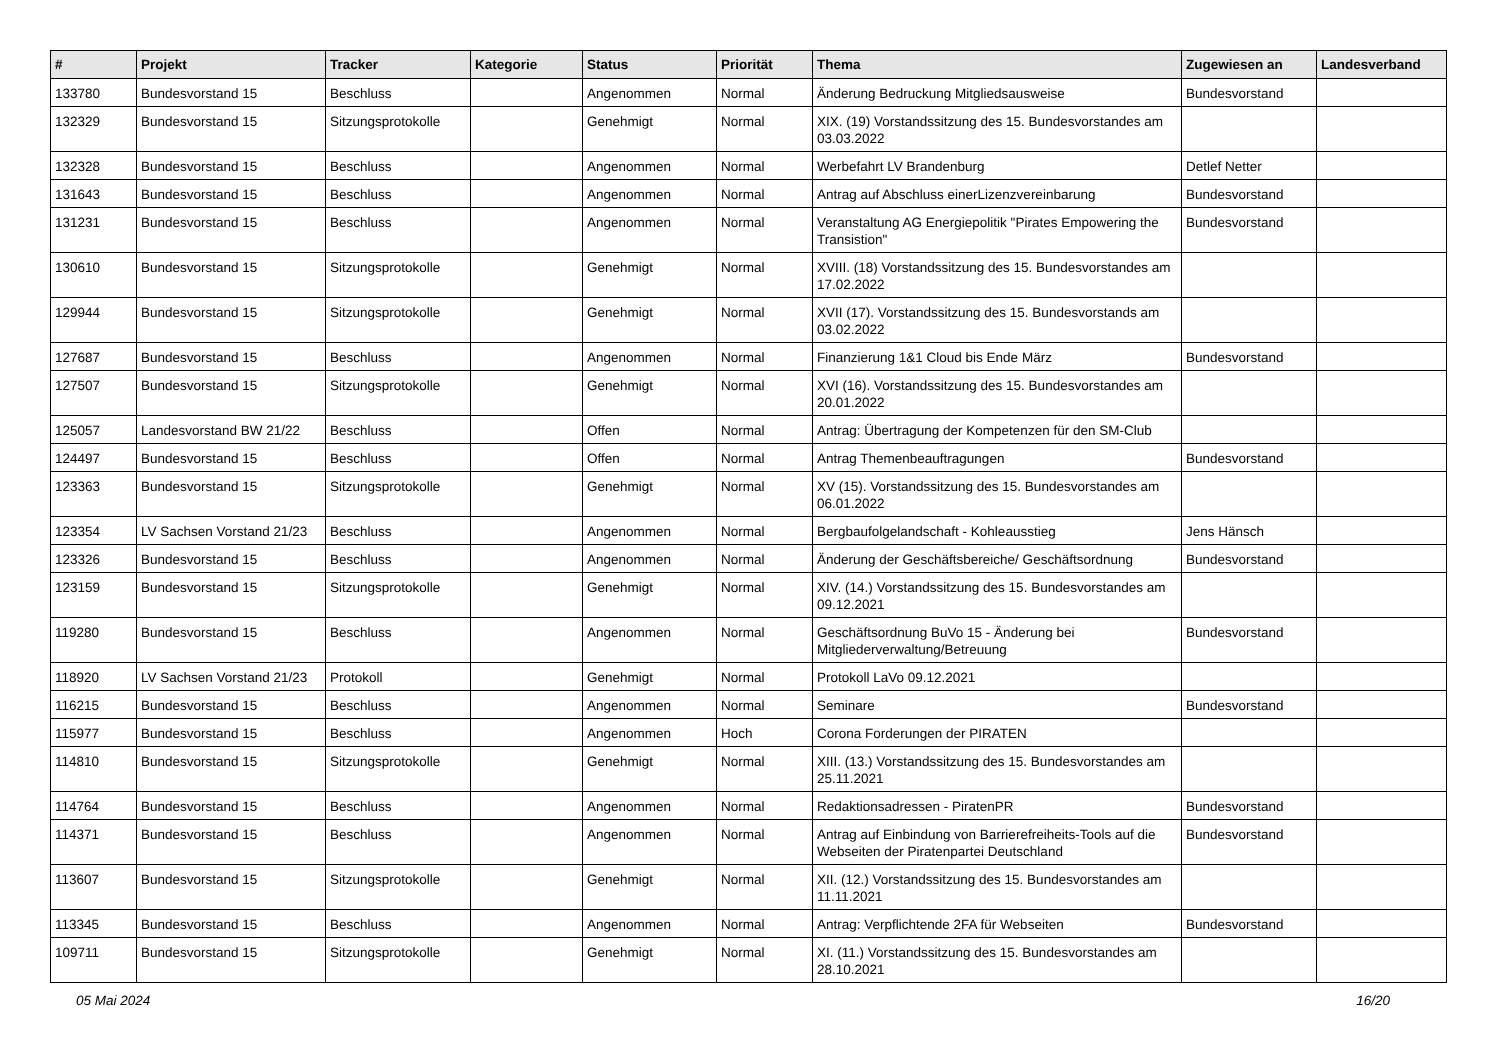| # | Projekt | Tracker | Kategorie | Status | Priorität | Thema | Zugewiesen an | Landesverband |
| --- | --- | --- | --- | --- | --- | --- | --- | --- |
| 133780 | Bundesvorstand 15 | Beschluss | | Angenommen | Normal | Änderung Bedruckung Mitgliedsausweise | Bundesvorstand | |
| 132329 | Bundesvorstand 15 | Sitzungsprotokolle | | Genehmigt | Normal | XIX. (19) Vorstandssitzung des 15. Bundesvorstandes am 03.03.2022 | | |
| 132328 | Bundesvorstand 15 | Beschluss | | Angenommen | Normal | Werbefahrt LV Brandenburg | Detlef Netter | |
| 131643 | Bundesvorstand 15 | Beschluss | | Angenommen | Normal | Antrag auf Abschluss einerLizenzvereinbarung | Bundesvorstand | |
| 131231 | Bundesvorstand 15 | Beschluss | | Angenommen | Normal | Veranstaltung AG Energiepolitik "Pirates Empowering the Transistion" | Bundesvorstand | |
| 130610 | Bundesvorstand 15 | Sitzungsprotokolle | | Genehmigt | Normal | XVIII. (18) Vorstandssitzung des 15. Bundesvorstandes am 17.02.2022 | | |
| 129944 | Bundesvorstand 15 | Sitzungsprotokolle | | Genehmigt | Normal | XVII (17). Vorstandssitzung des 15. Bundesvorstands am 03.02.2022 | | |
| 127687 | Bundesvorstand 15 | Beschluss | | Angenommen | Normal | Finanzierung 1&1 Cloud bis Ende März | Bundesvorstand | |
| 127507 | Bundesvorstand 15 | Sitzungsprotokolle | | Genehmigt | Normal | XVI (16). Vorstandssitzung des 15. Bundesvorstandes am 20.01.2022 | | |
| 125057 | Landesvorstand BW 21/22 | Beschluss | | Offen | Normal | Antrag: Übertragung der Kompetenzen für den SM-Club | | |
| 124497 | Bundesvorstand 15 | Beschluss | | Offen | Normal | Antrag Themenbeauftragungen | Bundesvorstand | |
| 123363 | Bundesvorstand 15 | Sitzungsprotokolle | | Genehmigt | Normal | XV (15). Vorstandssitzung des 15. Bundesvorstandes am 06.01.2022 | | |
| 123354 | LV Sachsen Vorstand 21/23 | Beschluss | | Angenommen | Normal | Bergbaufolgelandschaft - Kohleausstieg | Jens Hänsch | |
| 123326 | Bundesvorstand 15 | Beschluss | | Angenommen | Normal | Änderung der Geschäftsbereiche/ Geschäftsordnung | Bundesvorstand | |
| 123159 | Bundesvorstand 15 | Sitzungsprotokolle | | Genehmigt | Normal | XIV. (14.) Vorstandssitzung des 15. Bundesvorstandes am 09.12.2021 | | |
| 119280 | Bundesvorstand 15 | Beschluss | | Angenommen | Normal | Geschäftsordnung BuVo 15 - Änderung bei Mitgliederverwaltung/Betreuung | Bundesvorstand | |
| 118920 | LV Sachsen Vorstand 21/23 | Protokoll | | Genehmigt | Normal | Protokoll LaVo 09.12.2021 | | |
| 116215 | Bundesvorstand 15 | Beschluss | | Angenommen | Normal | Seminare | Bundesvorstand | |
| 115977 | Bundesvorstand 15 | Beschluss | | Angenommen | Hoch | Corona Forderungen der PIRATEN | | |
| 114810 | Bundesvorstand 15 | Sitzungsprotokolle | | Genehmigt | Normal | XIII. (13.) Vorstandssitzung des 15. Bundesvorstandes am 25.11.2021 | | |
| 114764 | Bundesvorstand 15 | Beschluss | | Angenommen | Normal | Redaktionsadressen - PiratenPR | Bundesvorstand | |
| 114371 | Bundesvorstand 15 | Beschluss | | Angenommen | Normal | Antrag auf Einbindung von Barrierefreiheits-Tools auf die Webseiten der Piratenpartei Deutschland | Bundesvorstand | |
| 113607 | Bundesvorstand 15 | Sitzungsprotokolle | | Genehmigt | Normal | XII. (12.) Vorstandssitzung des 15. Bundesvorstandes am 11.11.2021 | | |
| 113345 | Bundesvorstand 15 | Beschluss | | Angenommen | Normal | Antrag: Verpflichtende 2FA für Webseiten | Bundesvorstand | |
| 109711 | Bundesvorstand 15 | Sitzungsprotokolle | | Genehmigt | Normal | XI. (11.) Vorstandssitzung des 15. Bundesvorstandes am 28.10.2021 | | |
05 Mai 2024 16/20